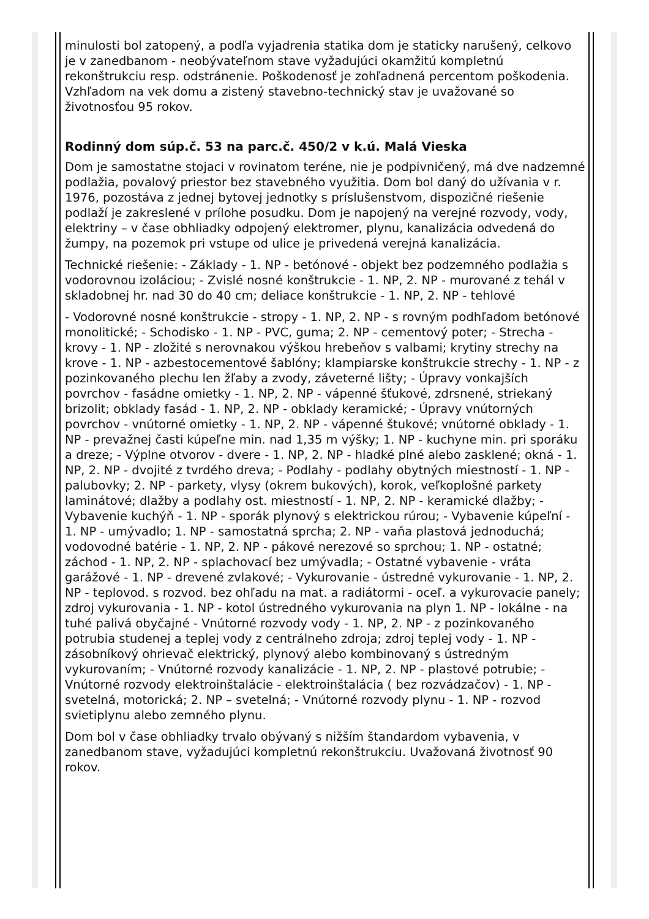minulosti bol zatopený, a podľa vyjadrenia statika dom je staticky narušený, celkovo je v zanedbanom - neobývateľnom stave vyžadujúci okamžitú kompletnú rekonštrukciu resp. odstránenie. Poškodenosť je zohľadnená percentom poškodenia. Vzhľadom na vek domu a zistený stavebno-technický stav je uvažované so životnosťou 95 rokov.
Rodinný dom súp.č. 53 na parc.č. 450/2 v k.ú. Malá Vieska
Dom je samostatne stojaci v rovinatom teréne, nie je podpivničený, má dve nadzemné podlažia, povalový priestor bez stavebného využitia. Dom bol daný do užívania v r. 1976, pozostáva z jednej bytovej jednotky s príslušenstvom, dispozičné riešenie podlaží je zakreslené v prílohe posudku. Dom je napojený na verejné rozvody, vody, elektriny – v čase obhliadky odpojený elektromer, plynu, kanalizácia odvedená do žumpy, na pozemok pri vstupe od ulice je privedená verejná kanalizácia.
Technické riešenie: - Základy - 1. NP - betónové - objekt bez podzemného podlažia s vodorovnou izoláciou; - Zvislé nosné konštrukcie - 1. NP, 2. NP - murované z tehál v skladobnej hr. nad 30 do 40 cm; deliace konštrukcie - 1. NP, 2. NP - tehlové
- Vodorovné nosné konštrukcie - stropy - 1. NP, 2. NP - s rovným podhľadom betónové monolitické; - Schodisko - 1. NP - PVC, guma; 2. NP - cementový poter; - Strecha - krovy - 1. NP - zložité s nerovnakou výškou hrebeňov s valbami; krytiny strechy na krove - 1. NP - azbestocementové šablóny; klampiarske konštrukcie strechy - 1. NP - z pozinkovaného plechu len žľaby a zvody, záveterné lišty; - Úpravy vonkajších povrchov - fasádne omietky - 1. NP, 2. NP - vápenné šťukové, zdrsnené, striekaný brizolit; obklady fasád - 1. NP, 2. NP - obklady keramické; - Úpravy vnútorných povrchov - vnútorné omietky - 1. NP, 2. NP - vápenné štukové; vnútorné obklady - 1. NP - prevažnej časti kúpeľne min. nad 1,35 m výšky; 1. NP - kuchyne min. pri sporáku a dreze; - Výplne otvorov - dvere - 1. NP, 2. NP - hladké plné alebo zasklené; okná - 1. NP, 2. NP - dvojité z tvrdého dreva; - Podlahy - podlahy obytných miestností - 1. NP - palubovky; 2. NP - parkety, vlysy (okrem bukových), korok, veľkoplošné parkety laminátové; dlažby a podlahy ost. miestností - 1. NP, 2. NP - keramické dlažby; - Vybavenie kuchýň - 1. NP - sporák plynový s elektrickou rúrou; - Vybavenie kúpeľní - 1. NP - umývadlo; 1. NP - samostatná sprcha; 2. NP - vaňa plastová jednoduchá; vodovodné batérie - 1. NP, 2. NP - pákové nerezové so sprchou; 1. NP - ostatné; záchod - 1. NP, 2. NP - splachovací bez umývadla; - Ostatné vybavenie - vráta garážové - 1. NP - drevené zvlakové; - Vykurovanie - ústredné vykurovanie - 1. NP, 2. NP - teplovod. s rozvod. bez ohľadu na mat. a radiátormi - oceľ. a vykurovacie panely; zdroj vykurovania - 1. NP - kotol ústredného vykurovania na plyn 1. NP - lokálne - na tuhé palivá obyčajné - Vnútorné rozvody vody - 1. NP, 2. NP - z pozinkovaného potrubia studenej a teplej vody z centrálneho zdroja; zdroj teplej vody - 1. NP - zásobníkový ohrievač elektrický, plynový alebo kombinovaný s ústredným vykurovaním; - Vnútorné rozvody kanalizácie - 1. NP, 2. NP - plastové potrubie; - Vnútorné rozvody elektroinštalácie - elektroinštalácia ( bez rozvádzačov) - 1. NP - svetelná, motorická; 2. NP – svetelná; - Vnútorné rozvody plynu - 1. NP - rozvod svietiplynu alebo zemného plynu.
Dom bol v čase obhliadky trvalo obývaný s nižším štandardom vybavenia, v zanedbanom stave, vyžadujúci kompletnú rekonštrukciu. Uvažovaná životnosť 90 rokov.